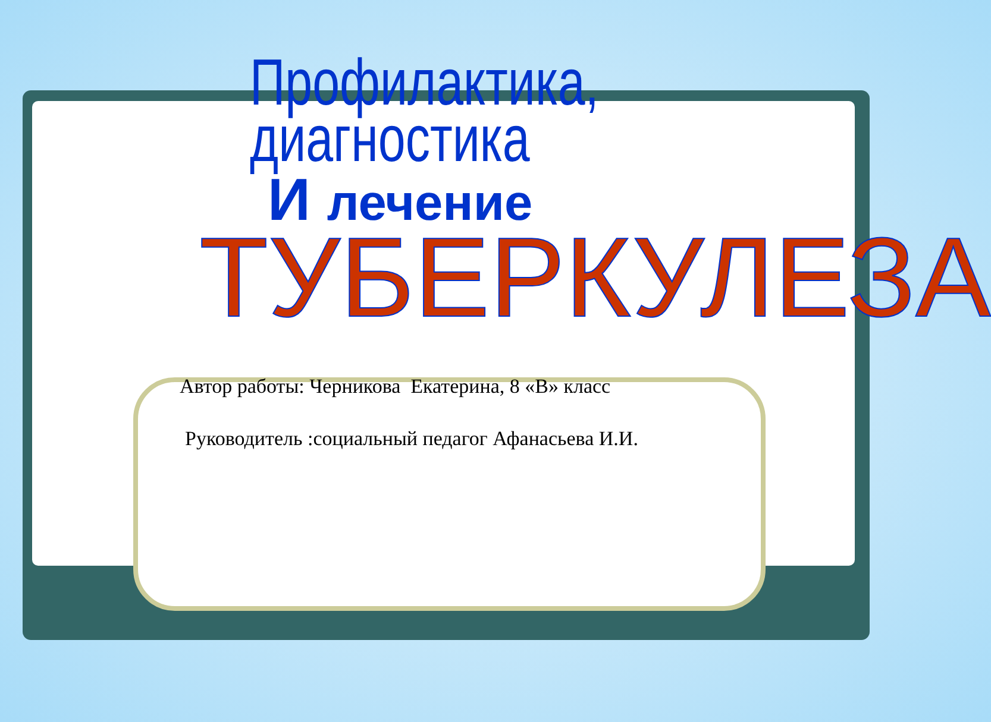Профилактика,
диагностика
И лечение
ТУБЕРКУЛЕЗА
Автор работы: Черникова Екатерина, 8 «В» класс
Руководитель :социальный педагог Афанасьева И.И.